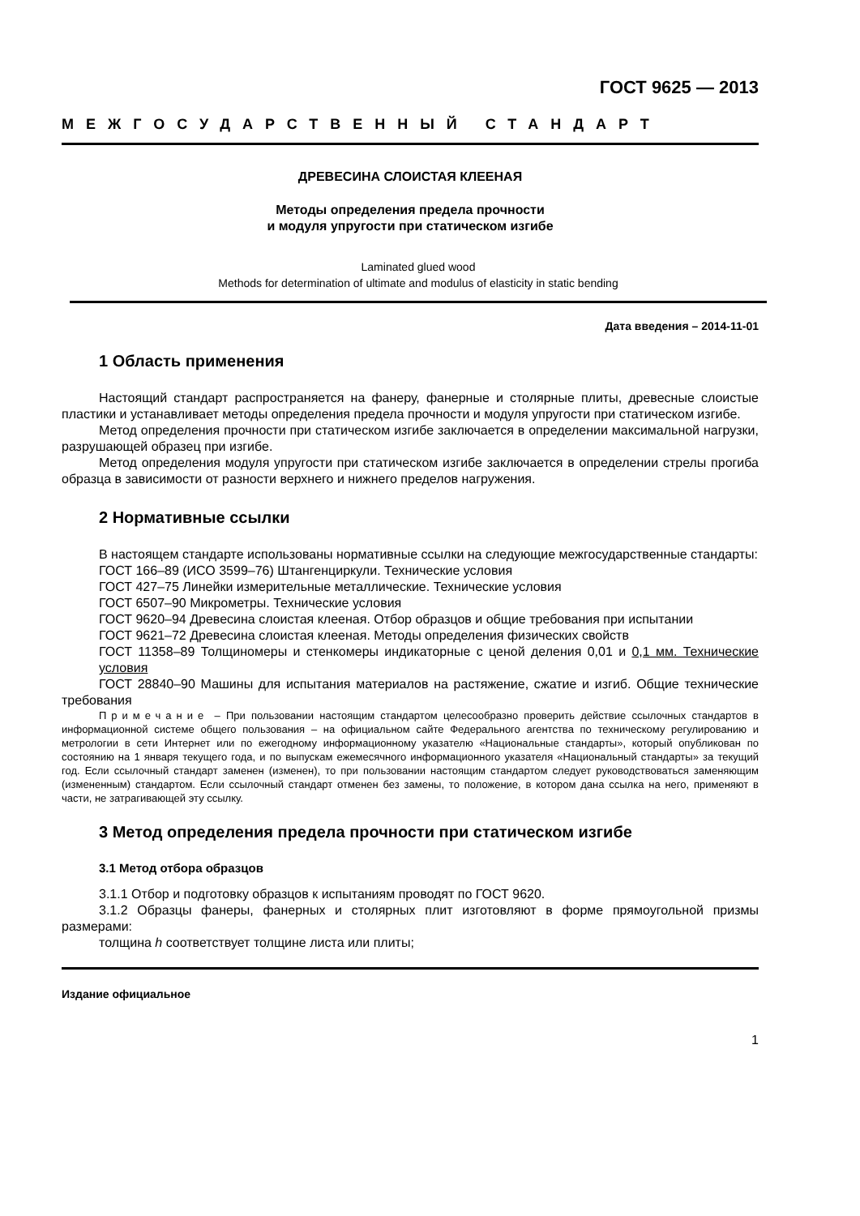ГОСТ 9625 — 2013
МЕЖГОСУДАРСТВЕННЫЙ СТАНДАРТ
ДРЕВЕСИНА СЛОИСТАЯ КЛЕЕНАЯ
Методы определения предела прочности
и модуля упругости при статическом изгибе
Laminated glued wood
Methods for determination of ultimate and modulus of elasticity in static bending
Дата введения – 2014-11-01
1 Область применения
Настоящий стандарт распространяется на фанеру, фанерные и столярные плиты, древесные слоистые пластики и устанавливает методы определения предела прочности и модуля упругости при статическом изгибе.
Метод определения прочности при статическом изгибе заключается в определении максимальной нагрузки, разрушающей образец при изгибе.
Метод определения модуля упругости при статическом изгибе заключается в определении стрелы прогиба образца в зависимости от разности верхнего и нижнего пределов нагружения.
2 Нормативные ссылки
В настоящем стандарте использованы нормативные ссылки на следующие межгосударственные стандарты:
ГОСТ 166–89 (ИСО 3599–76) Штангенциркули. Технические условия
ГОСТ 427–75 Линейки измерительные металлические. Технические условия
ГОСТ 6507–90 Микрометры. Технические условия
ГОСТ 9620–94 Древесина слоистая клееная. Отбор образцов и общие требования при испытании
ГОСТ 9621–72 Древесина слоистая клееная. Методы определения физических свойств
ГОСТ 11358–89 Толщиномеры и стенкомеры индикаторные с ценой деления 0,01 и 0,1 мм. Технические условия
ГОСТ 28840–90 Машины для испытания материалов на растяжение, сжатие и изгиб. Общие технические требования
Примечание – При пользовании настоящим стандартом целесообразно проверить действие ссылочных стандартов в информационной системе общего пользования – на официальном сайте Федерального агентства по техническому регулированию и метрологии в сети Интернет или по ежегодному информационному указателю «Национальные стандарты», который опубликован по состоянию на 1 января текущего года, и по выпускам ежемесячного информационного указателя «Национальный стандарты» за текущий год. Если ссылочный стандарт заменен (изменен), то при пользовании настоящим стандартом следует руководствоваться заменяющим (измененным) стандартом. Если ссылочный стандарт отменен без замены, то положение, в котором дана ссылка на него, применяют в части, не затрагивающей эту ссылку.
3 Метод определения предела прочности при статическом изгибе
3.1 Метод отбора образцов
3.1.1 Отбор и подготовку образцов к испытаниям проводят по ГОСТ 9620.
3.1.2 Образцы фанеры, фанерных и столярных плит изготовляют в форме прямоугольной призмы размерами:
толщина h соответствует толщине листа или плиты;
Издание официальное
1